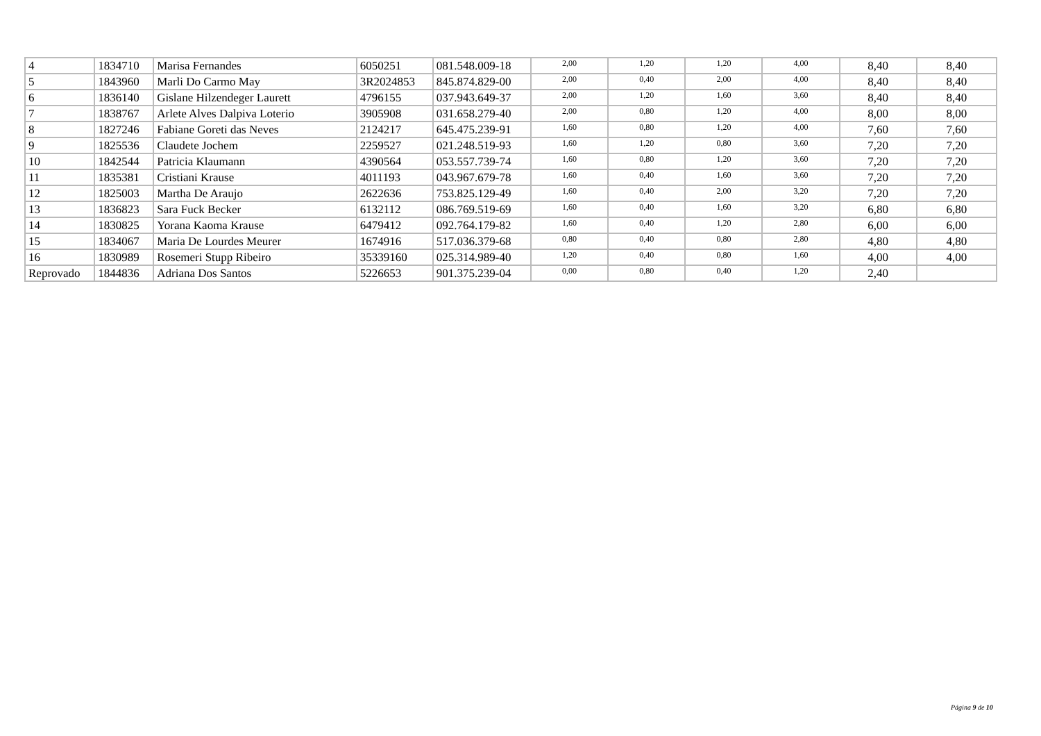| 4 | 1834710 | Marisa Fernandes | 6050251 | 081.548.009-18 | 2,00 | 1,20 | 1,20 | 4,00 | 8,40 | 8,40 |
| 5 | 1843960 | Marli Do Carmo May | 3R2024853 | 845.874.829-00 | 2,00 | 0,40 | 2,00 | 4,00 | 8,40 | 8,40 |
| 6 | 1836140 | Gislane Hilzendeger Laurett | 4796155 | 037.943.649-37 | 2,00 | 1,20 | 1,60 | 3,60 | 8,40 | 8,40 |
| 7 | 1838767 | Arlete Alves Dalpiva Loterio | 3905908 | 031.658.279-40 | 2,00 | 0,80 | 1,20 | 4,00 | 8,00 | 8,00 |
| 8 | 1827246 | Fabiane Goreti das Neves | 2124217 | 645.475.239-91 | 1,60 | 0,80 | 1,20 | 4,00 | 7,60 | 7,60 |
| 9 | 1825536 | Claudete Jochem | 2259527 | 021.248.519-93 | 1,60 | 1,20 | 0,80 | 3,60 | 7,20 | 7,20 |
| 10 | 1842544 | Patricia Klaumann | 4390564 | 053.557.739-74 | 1,60 | 0,80 | 1,20 | 3,60 | 7,20 | 7,20 |
| 11 | 1835381 | Cristiani Krause | 4011193 | 043.967.679-78 | 1,60 | 0,40 | 1,60 | 3,60 | 7,20 | 7,20 |
| 12 | 1825003 | Martha De Araujo | 2622636 | 753.825.129-49 | 1,60 | 0,40 | 2,00 | 3,20 | 7,20 | 7,20 |
| 13 | 1836823 | Sara Fuck Becker | 6132112 | 086.769.519-69 | 1,60 | 0,40 | 1,60 | 3,20 | 6,80 | 6,80 |
| 14 | 1830825 | Yorana Kaoma Krause | 6479412 | 092.764.179-82 | 1,60 | 0,40 | 1,20 | 2,80 | 6,00 | 6,00 |
| 15 | 1834067 | Maria De Lourdes Meurer | 1674916 | 517.036.379-68 | 0,80 | 0,40 | 0,80 | 2,80 | 4,80 | 4,80 |
| 16 | 1830989 | Rosemeri Stupp Ribeiro | 35339160 | 025.314.989-40 | 1,20 | 0,40 | 0,80 | 1,60 | 4,00 | 4,00 |
| Reprovado | 1844836 | Adriana Dos Santos | 5226653 | 901.375.239-04 | 0,00 | 0,80 | 0,40 | 1,20 | 2,40 | |
Página 9 de 10